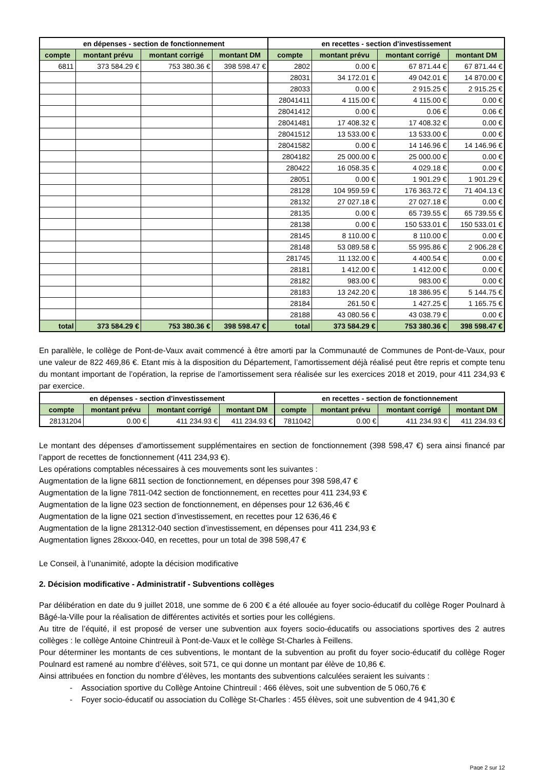| en dépenses - section de fonctionnement | | | | en recettes - section d'investissement | | | |
| --- | --- | --- | --- | --- | --- | --- | --- |
| compte | montant prévu | montant corrigé | montant DM | compte | montant prévu | montant corrigé | montant DM |
| 6811 | 373 584.29 € | 753 380.36 € | 398 598.47 € | 2802 | 0.00 € | 67 871.44 € | 67 871.44 € |
| | | | | 28031 | 34 172.01 € | 49 042.01 € | 14 870.00 € |
| | | | | 28033 | 0.00 € | 2 915.25 € | 2 915.25 € |
| | | | | 28041411 | 4 115.00 € | 4 115.00 € | 0.00 € |
| | | | | 28041412 | 0.00 € | 0.06 € | 0.06 € |
| | | | | 28041481 | 17 408.32 € | 17 408.32 € | 0.00 € |
| | | | | 28041512 | 13 533.00 € | 13 533.00 € | 0.00 € |
| | | | | 28041582 | 0.00 € | 14 146.96 € | 14 146.96 € |
| | | | | 2804182 | 25 000.00 € | 25 000.00 € | 0.00 € |
| | | | | 280422 | 16 058.35 € | 4 029.18 € | 0.00 € |
| | | | | 28051 | 0.00 € | 1 901.29 € | 1 901.29 € |
| | | | | 28128 | 104 959.59 € | 176 363.72 € | 71 404.13 € |
| | | | | 28132 | 27 027.18 € | 27 027.18 € | 0.00 € |
| | | | | 28135 | 0.00 € | 65 739.55 € | 65 739.55 € |
| | | | | 28138 | 0.00 € | 150 533.01 € | 150 533.01 € |
| | | | | 28145 | 8 110.00 € | 8 110.00 € | 0.00 € |
| | | | | 28148 | 53 089.58 € | 55 995.86 € | 2 906.28 € |
| | | | | 281745 | 11 132.00 € | 4 400.54 € | 0.00 € |
| | | | | 28181 | 1 412.00 € | 1 412.00 € | 0.00 € |
| | | | | 28182 | 983.00 € | 983.00 € | 0.00 € |
| | | | | 28183 | 13 242.20 € | 18 386.95 € | 5 144.75 € |
| | | | | 28184 | 261.50 € | 1 427.25 € | 1 165.75 € |
| | | | | 28188 | 43 080.56 € | 43 038.79 € | 0.00 € |
| total | 373 584.29 € | 753 380.36 € | 398 598.47 € | total | 373 584.29 € | 753 380.36 € | 398 598.47 € |
En parallèle, le collège de Pont-de-Vaux avait commencé à être amorti par la Communauté de Communes de Pont-de-Vaux, pour une valeur de 822 469,86 €. Etant mis à la disposition du Département, l’amortissement déjà réalisé peut être repris et compte tenu du montant important de l’opération, la reprise de l’amortissement sera réalisée sur les exercices 2018 et 2019, pour 411 234,93 € par exercice.
| en dépenses - section d'investissement | | | | en recettes - section de fonctionnement | | | |
| --- | --- | --- | --- | --- | --- | --- | --- |
| compte | montant prévu | montant corrigé | montant DM | compte | montant prévu | montant corrigé | montant DM |
| 28131204 | 0.00 € | 411 234.93 € | 411 234.93 € | 7811042 | 0.00 € | 411 234.93 € | 411 234.93 € |
Le montant des dépenses d’amortissement supplémentaires en section de fonctionnement (398 598,47 €) sera ainsi financé par l’apport de recettes de fonctionnement (411 234,93 €).
Les opérations comptables nécessaires à ces mouvements sont les suivantes :
Augmentation de la ligne 6811 section de fonctionnement, en dépenses pour 398 598,47 €
Augmentation de la ligne 7811-042 section de fonctionnement, en recettes pour 411 234,93 €
Augmentation de la ligne 023 section de fonctionnement, en dépenses pour 12 636,46 €
Augmentation de la ligne 021 section d’investissement, en recettes pour 12 636,46 €
Augmentation de la ligne 281312-040 section d’investissement, en dépenses pour 411 234,93 €
Augmentation lignes 28xxxx-040, en recettes, pour un total de 398 598,47 €
Le Conseil, à l’unanimité, adopte la décision modificative
2. Décision modificative - Administratif - Subventions collèges
Par délibération en date du 9 juillet 2018, une somme de 6 200 € a été allouée au foyer socio-éducatif du collège Roger Poulnard à Bâgé-la-Ville pour la réalisation de différentes activités et sorties pour les collégiens.
Au titre de l’équité, il est proposé de verser une subvention aux foyers socio-éducatifs ou associations sportives des 2 autres collèges : le collège Antoine Chintreuil à Pont-de-Vaux et le collège St-Charles à Feillens.
Pour déterminer les montants de ces subventions, le montant de la subvention au profit du foyer socio-éducatif du collège Roger Poulnard est ramené au nombre d’élèves, soit 571, ce qui donne un montant par élève de 10,86 €.
Ainsi attribuées en fonction du nombre d’élèves, les montants des subventions calculées seraient les suivants :
- Association sportive du Collège Antoine Chintreuil : 466 élèves, soit une subvention de 5 060,76 €
- Foyer socio-éducatif ou association du Collège St-Charles : 455 élèves, soit une subvention de 4 941,30 €
Page 2 sur 12